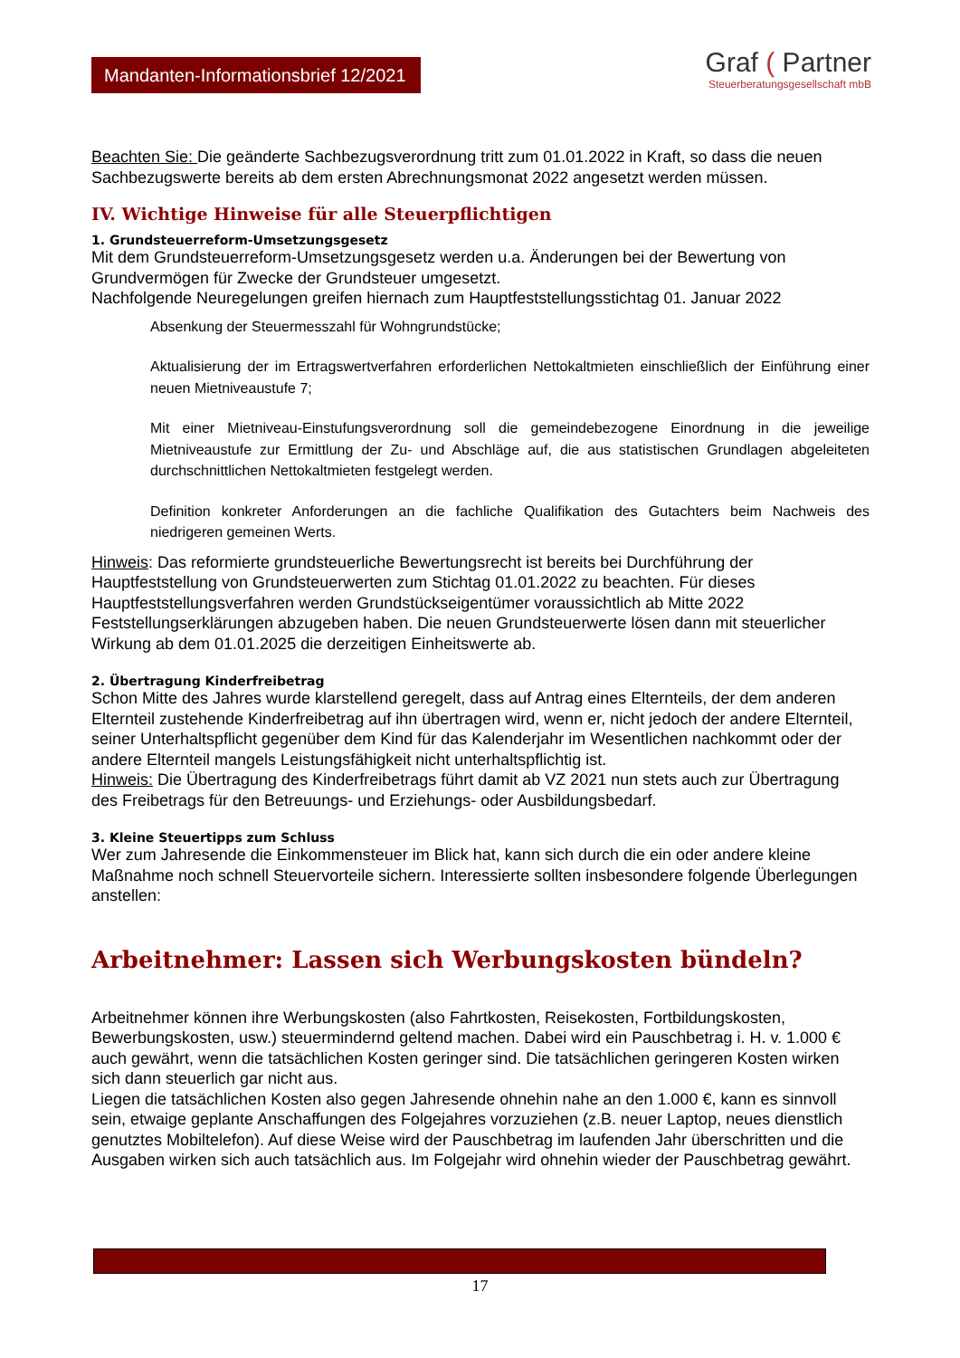Mandanten-Informationsbrief 12/2021
Graf ( Partner
Steuerberatungsgesellschaft mbB
Beachten Sie: Die geänderte Sachbezugsverordnung tritt zum 01.01.2022 in Kraft, so dass die neuen Sachbezugswerte bereits ab dem ersten Abrechnungsmonat 2022 angesetzt werden müssen.
IV. Wichtige Hinweise für alle Steuerpflichtigen
1. Grundsteuerreform-Umsetzungsgesetz
Mit dem Grundsteuerreform-Umsetzungsgesetz werden u.a. Änderungen bei der Bewertung von Grundvermögen für Zwecke der Grundsteuer umgesetzt.
Nachfolgende Neuregelungen greifen hiernach zum Hauptfeststellungsstichtag 01. Januar 2022
Absenkung der Steuermesszahl für Wohngrundstücke;
Aktualisierung der im Ertragswertverfahren erforderlichen Nettokaltmieten einschließlich der Einführung einer neuen Mietniveaustufe 7;
Mit einer Mietniveau-Einstufungsverordnung soll die gemeindebezogene Einordnung in die jeweilige Mietniveaustufe zur Ermittlung der Zu- und Abschläge auf, die aus statistischen Grundlagen abgeleiteten durchschnittlichen Nettokaltmieten festgelegt werden.
Definition konkreter Anforderungen an die fachliche Qualifikation des Gutachters beim Nachweis des niedrigeren gemeinen Werts.
Hinweis: Das reformierte grundsteuerliche Bewertungsrecht ist bereits bei Durchführung der Hauptfeststellung von Grundsteuerwerten zum Stichtag 01.01.2022 zu beachten. Für dieses Hauptfeststellungsverfahren werden Grundstückseigentümer voraussichtlich ab Mitte 2022 Feststellungserklärungen abzugeben haben. Die neuen Grundsteuerwerte lösen dann mit steuerlicher Wirkung ab dem 01.01.2025 die derzeitigen Einheitswerte ab.
2. Übertragung Kinderfreibetrag
Schon Mitte des Jahres wurde klarstellend geregelt, dass auf Antrag eines Elternteils, der dem anderen Elternteil zustehende Kinderfreibetrag auf ihn übertragen wird, wenn er, nicht jedoch der andere Elternteil, seiner Unterhaltspflicht gegenüber dem Kind für das Kalenderjahr im Wesentlichen nachkommt oder der andere Elternteil mangels Leistungsfähigkeit nicht unterhaltspflichtig ist.
Hinweis: Die Übertragung des Kinderfreibetrags führt damit ab VZ 2021 nun stets auch zur Übertragung des Freibetrags für den Betreuungs- und Erziehungs- oder Ausbildungsbedarf.
3. Kleine Steuertipps zum Schluss
Wer zum Jahresende die Einkommensteuer im Blick hat, kann sich durch die ein oder andere kleine Maßnahme noch schnell Steuervorteile sichern. Interessierte sollten insbesondere folgende Überlegungen anstellen:
Arbeitnehmer: Lassen sich Werbungskosten bündeln?
Arbeitnehmer können ihre Werbungskosten (also Fahrtkosten, Reisekosten, Fortbildungskosten, Bewerbungskosten, usw.) steuermindernd geltend machen. Dabei wird ein Pauschbetrag i. H. v. 1.000 € auch gewährt, wenn die tatsächlichen Kosten geringer sind. Die tatsächlichen geringeren Kosten wirken sich dann steuerlich gar nicht aus.
Liegen die tatsächlichen Kosten also gegen Jahresende ohnehin nahe an den 1.000 €, kann es sinnvoll sein, etwaige geplante Anschaffungen des Folgejahres vorzuziehen (z.B. neuer Laptop, neues dienstlich genutztes Mobiltelefon). Auf diese Weise wird der Pauschbetrag im laufenden Jahr überschritten und die Ausgaben wirken sich auch tatsächlich aus. Im Folgejahr wird ohnehin wieder der Pauschbetrag gewährt.
17